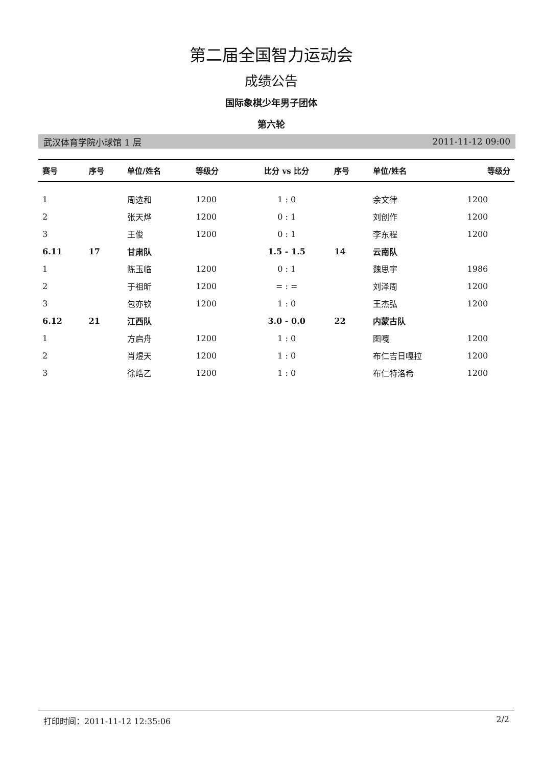第二届全国智力运动会
成绩公告
国际象棋少年男子团体
第六轮
武汉体育学院小球馆 1 层 2011-11-12 09:00
| 赛号 | 序号 | 单位/姓名 | 等级分 | 比分 vs 比分 | 序号 | 单位/姓名 | 等级分 |
| --- | --- | --- | --- | --- | --- | --- | --- |
| 1 | | 周选和 | 1200 | 1 : 0 | | 余文律 | 1200 |
| 2 | | 张天烨 | 1200 | 0 : 1 | | 刘创作 | 1200 |
| 3 | | 王俊 | 1200 | 0 : 1 | | 李东程 | 1200 |
| 6.11 | 17 | 甘肃队 | | 1.5 - 1.5 | 14 | 云南队 | |
| 1 | | 陈玉临 | 1200 | 0 : 1 | | 魏思宇 | 1986 |
| 2 | | 于祖昕 | 1200 | = : = | | 刘泽周 | 1200 |
| 3 | | 包亦钦 | 1200 | 1 : 0 | | 王杰弘 | 1200 |
| 6.12 | 21 | 江西队 | | 3.0 - 0.0 | 22 | 内蒙古队 | |
| 1 | | 方启舟 | 1200 | 1 : 0 | | 图嘎 | 1200 |
| 2 | | 肖煜天 | 1200 | 1 : 0 | | 布仁吉日嘎拉 | 1200 |
| 3 | | 徐皓乙 | 1200 | 1 : 0 | | 布仁特洛希 | 1200 |
打印时间：2011-11-12 12:35:06 2/2